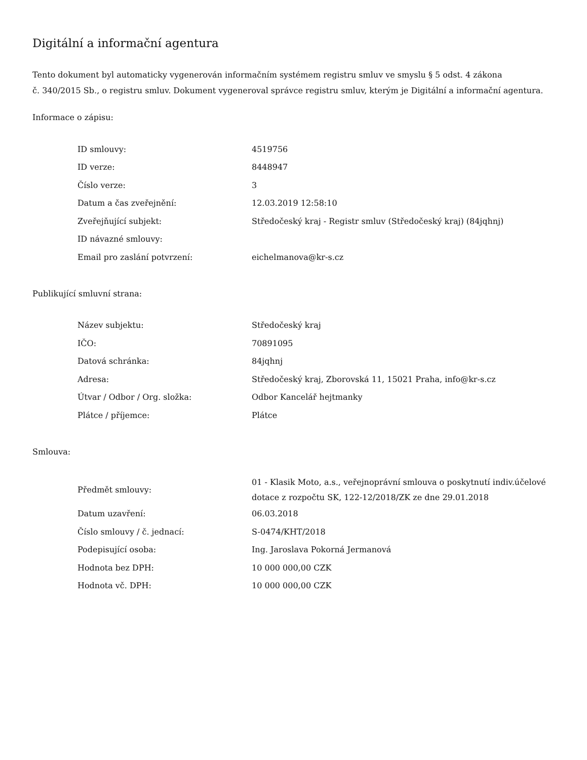Digitální a informační agentura
Tento dokument byl automaticky vygenerován informačním systémem registru smluv ve smyslu § 5 odst. 4 zákona
č. 340/2015 Sb., o registru smluv. Dokument vygeneroval správce registru smluv, kterým je Digitální a informační agentura.
Informace o zápisu:
| ID smlouvy: | 4519756 |
| ID verze: | 8448947 |
| Číslo verze: | 3 |
| Datum a čas zveřejnění: | 12.03.2019 12:58:10 |
| Zveřejňující subjekt: | Středočeský kraj - Registr smluv (Středočeský kraj) (84jqhnj) |
| ID návazné smlouvy: | |
| Email pro zaslání potvrzení: | eichelmanova@kr-s.cz |
Publikující smluvní strana:
| Název subjektu: | Středočeský kraj |
| IČO: | 70891095 |
| Datová schránka: | 84jqhnj |
| Adresa: | Středočeský kraj, Zborovská 11, 15021 Praha, info@kr-s.cz |
| Útvar / Odbor / Org. složka: | Odbor Kancelář hejtmanky |
| Plátce / příjemce: | Plátce |
Smlouva:
| Předmět smlouvy: | 01 - Klasik Moto, a.s., veřejnoprávní smlouva o poskytnutí indiv.účelové dotace z rozpočtu SK, 122-12/2018/ZK ze dne 29.01.2018 |
| Datum uzavření: | 06.03.2018 |
| Číslo smlouvy / č. jednací: | S-0474/KHT/2018 |
| Podepisující osoba: | Ing. Jaroslava Pokorná Jermanová |
| Hodnota bez DPH: | 10 000 000,00 CZK |
| Hodnota vč. DPH: | 10 000 000,00 CZK |